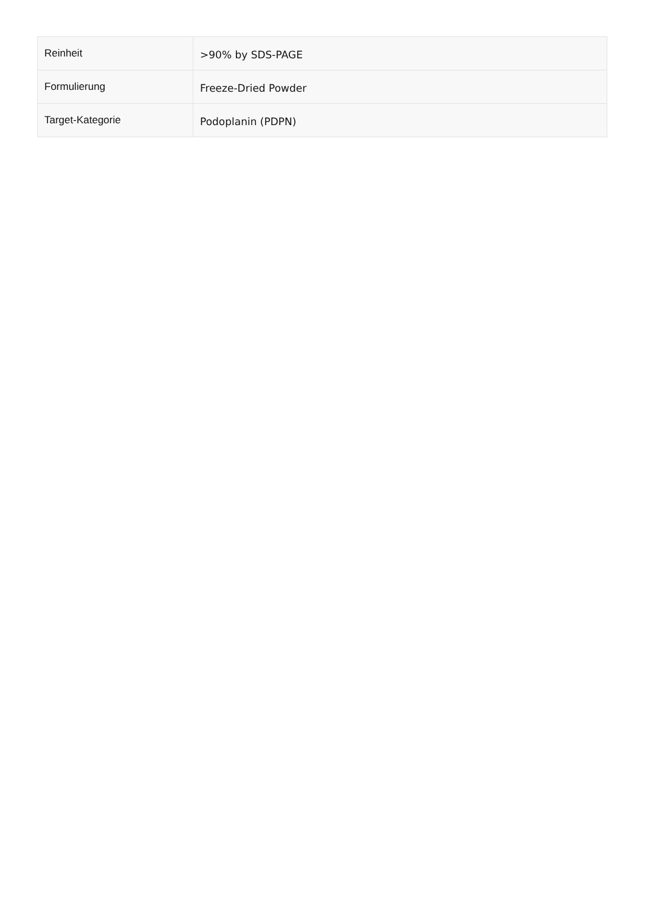| Reinheit | >90% by SDS-PAGE |
| Formulierung | Freeze-Dried Powder |
| Target-Kategorie | Podoplanin (PDPN) |